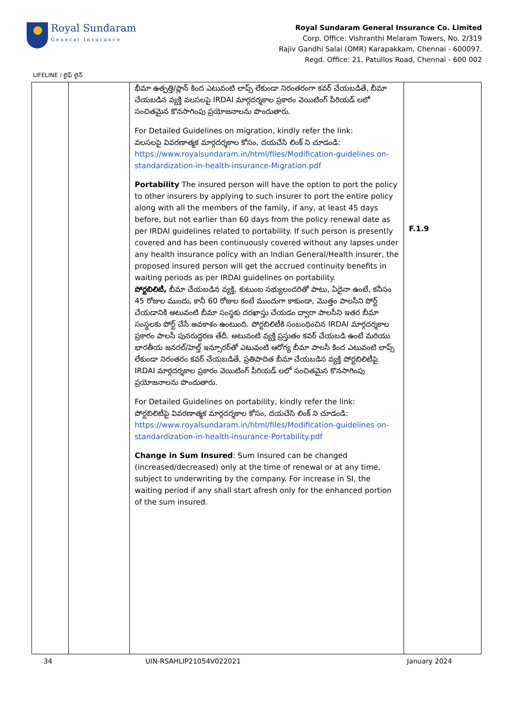Royal Sundaram
General Insurance
Royal Sundaram General Insurance Co. Limited
Corp. Office: Vishranthi Melaram Towers, No. 2/319
Rajiv Gandhi Salai (OMR) Karapakkam, Chennai - 600097.
Regd. Office: 21, Patullos Road, Chennai - 600 002
LIFELINE / లైఫ్ లైన్
| | | భీమా ఉత్పత్తి/ప్లాన్ కింద ఎటువంటి లాప్స్ లేకుండా నిరంతరంగా కవర్ చేయబడితే, బీమా చేయబడిన వ్యక్తి వలసలపై IRDAI మార్గదర్శకాల ప్రకారం వెయిటింగ్ పీరియడ్ లలో సంచితమైన కొనసాగింపు ప్రయోజనాలను పొందుతారు. For Detailed Guidelines on migration, kindly refer the link: వలసలపై వివరణాత్మక మార్గదర్శకాల కోసం, దయచేసి లింక్ ని చూడండి: https://www.royalsundaram.in/html/files/Modification-guidelines on-standardization-in-health-insurance-Migration.pdf Portability The insured person will have the option to port the policy to other insurers by applying to such insurer to port the entire policy along with all the members of the family, if any, at least 45 days before, but not earlier than 60 days from the policy renewal date as per IRDAI guidelines related to portability. If such person is presently covered and has been continuously covered without any lapses under any health insurance policy with an Indian General/Health insurer, the proposed insured person will get the accrued continuity benefits in waiting periods as per IRDAI guidelines on portability. పోర్టబిలిటీ, బీమా చేయబడిన వ్యక్తి, కుటుంబ సభ్యులందరితో పాటు, ఏదైనా ఉంటే, కనీసం 45 రోజుల ముందు, కానీ 60 రోజుల కంటే ముందుగా కాకుండా, మొత్తం పాలసీని పోర్ట్ చేయడానికి అటువంటి బీమా సంస్థకు దరఖాస్తు చేయడం ద్వారా పాలసీని ఇతర బీమా సంస్థలకు పోర్ట్ చేసే అవకాశం ఉంటుంది. పోర్టబిలిటీకి సంబంధించిన IRDAI మార్గదర్శకాల ప్రకారం పాలసీ పునరుద్ధరణ తేదీ. అటువంటి వ్యక్తి ప్రస్తుతం కవర్ చేయబడి ఉంటే మరియు భారతీయ జనరల్/హెల్త్ ఇన్సూరర్‌తో ఎటువంటి ఆరోగ్య బీమా పాలసీ కింద ఎటువంటి లాప్స్ లేకుండా నిరంతరం కవర్ చేయబడితే, ప్రతిపాదిత బీమా చేయబడిన వ్యక్తి పోర్టబిలిటీపై IRDAI మార్గదర్శకాల ప్రకారం వెయిటింగ్ పీరియడ్ లలో సంచితమైన కొనసాగింపు ప్రయోజనాలను పొందుతారు. For Detailed Guidelines on portability, kindly refer the link: పోర్టబిలిటీపై వివరణాత్మక మార్గదర్శకాల కోసం, దయచేసి లింక్ ని చూడండి: https://www.royalsundaram.in/html/files/Modification-guidelines on-standardization-in-health-insurance-Portability.pdf Change in Sum Insured : Sum Insured can be changed (increased/decreased) only at the time of renewal or at any time, subject to underwriting by the company. For increase in SI, the waiting period if any shall start afresh only for the enhanced portion of the sum insured. | F.1.9 |
34 UIN-RSAHLIP21054V022021 January 2024